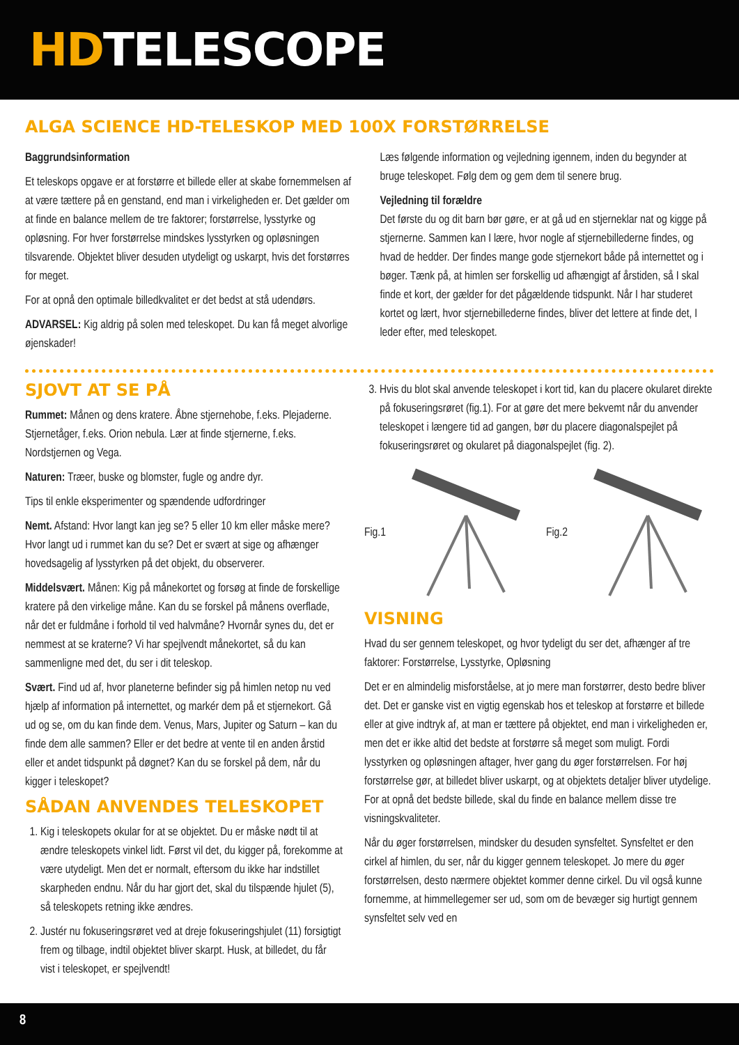HDTELESCOPE
ALGA SCIENCE HD-TELESKOP MED 100X FORSTØRRELSE
Baggrundsinformation
Et teleskops opgave er at forstørre et billede eller at skabe fornemmelsen af at være tættere på en genstand, end man i virkeligheden er. Det gælder om at finde en balance mellem de tre faktorer; forstørrelse, lysstyrke og opløsning. For hver forstørrelse mindskes lysstyrken og opløsningen tilsvarende. Objektet bliver desuden utydeligt og uskarpt, hvis det forstørres for meget.
For at opnå den optimale billedkvalitet er det bedst at stå udendørs.
ADVARSEL: Kig aldrig på solen med teleskopet. Du kan få meget alvorlige øjenskader!
Læs følgende information og vejledning igennem, inden du begynder at bruge teleskopet. Følg dem og gem dem til senere brug.
Vejledning til forældre
Det første du og dit barn bør gøre, er at gå ud en stjerneklar nat og kigge på stjernerne. Sammen kan I lære, hvor nogle af stjernebillederne findes, og hvad de hedder. Der findes mange gode stjernekort både på internettet og i bøger. Tænk på, at himlen ser forskellig ud afhængigt af årstiden, så I skal finde et kort, der gælder for det pågældende tidspunkt. Når I har studeret kortet og lært, hvor stjernebillederne findes, bliver det lettere at finde det, I leder efter, med teleskopet.
SJOVT AT SE PÅ
Rummet: Månen og dens kratere. Åbne stjernehobe, f.eks. Plejaderne. Stjernetåger, f.eks. Orion nebula. Lær at finde stjernerne, f.eks. Nordstjernen og Vega.
Naturen: Træer, buske og blomster, fugle og andre dyr.
Tips til enkle eksperimenter og spændende udfordringer
Nemt. Afstand: Hvor langt kan jeg se? 5 eller 10 km eller måske mere? Hvor langt ud i rummet kan du se? Det er svært at sige og afhænger hovedsagelig af lysstyrken på det objekt, du observerer.
Middelsvært. Månen: Kig på månekortet og forsøg at finde de forskellige kratere på den virkelige måne. Kan du se forskel på månens overflade, når det er fuldmåne i forhold til ved halvmåne? Hvornår synes du, det er nemmest at se kraterne? Vi har spejlvendt månekortet, så du kan sammenligne med det, du ser i dit teleskop.
Svært. Find ud af, hvor planeterne befinder sig på himlen netop nu ved hjælp af information på internettet, og markér dem på et stjernekort. Gå ud og se, om du kan finde dem. Venus, Mars, Jupiter og Saturn – kan du finde dem alle sammen? Eller er det bedre at vente til en anden årstid eller et andet tidspunkt på døgnet? Kan du se forskel på dem, når du kigger i teleskopet?
SÅDAN ANVENDES TELESKOPET
1. Kig i teleskopets okular for at se objektet. Du er måske nødt til at ændre teleskopets vinkel lidt. Først vil det, du kigger på, forekomme at være utydeligt. Men det er normalt, eftersom du ikke har indstillet skarpheden endnu. Når du har gjort det, skal du tilspænde hjulet (5), så teleskopets retning ikke ændres.
2. Justér nu fokuseringsrøret ved at dreje fokuseringshjulet (11) forsigtigt frem og tilbage, indtil objektet bliver skarpt. Husk, at billedet, du får vist i teleskopet, er spejlvendt!
3. Hvis du blot skal anvende teleskopet i kort tid, kan du placere okularet direkte på fokuseringsrøret (fig.1). For at gøre det mere bekvemt når du anvender teleskopet i længere tid ad gangen, bør du placere diagonalspejlet på fokuseringsrøret og okularet på diagonalspejlet (fig. 2).
Fig.1 Fig.2
VISNING
Hvad du ser gennem teleskopet, og hvor tydeligt du ser det, afhænger af tre faktorer: Forstørrelse, Lysstyrke, Opløsning
Det er en almindelig misforståelse, at jo mere man forstørrer, desto bedre bliver det. Det er ganske vist en vigtig egenskab hos et teleskop at forstørre et billede eller at give indtryk af, at man er tættere på objektet, end man i virkeligheden er, men det er ikke altid det bedste at forstørre så meget som muligt. Fordi lysstyrken og opløsningen aftager, hver gang du øger forstørrelsen. For høj forstørrelse gør, at billedet bliver uskarpt, og at objektets detaljer bliver utydelige. For at opnå det bedste billede, skal du finde en balance mellem disse tre visningskvaliteter.
Når du øger forstørrelsen, mindsker du desuden synsfeltet. Synsfeltet er den cirkel af himlen, du ser, når du kigger gennem teleskopet. Jo mere du øger forstørrelsen, desto nærmere objektet kommer denne cirkel. Du vil også kunne fornemme, at himmellegemer ser ud, som om de bevæger sig hurtigt gennem synsfeltet selv ved en
8